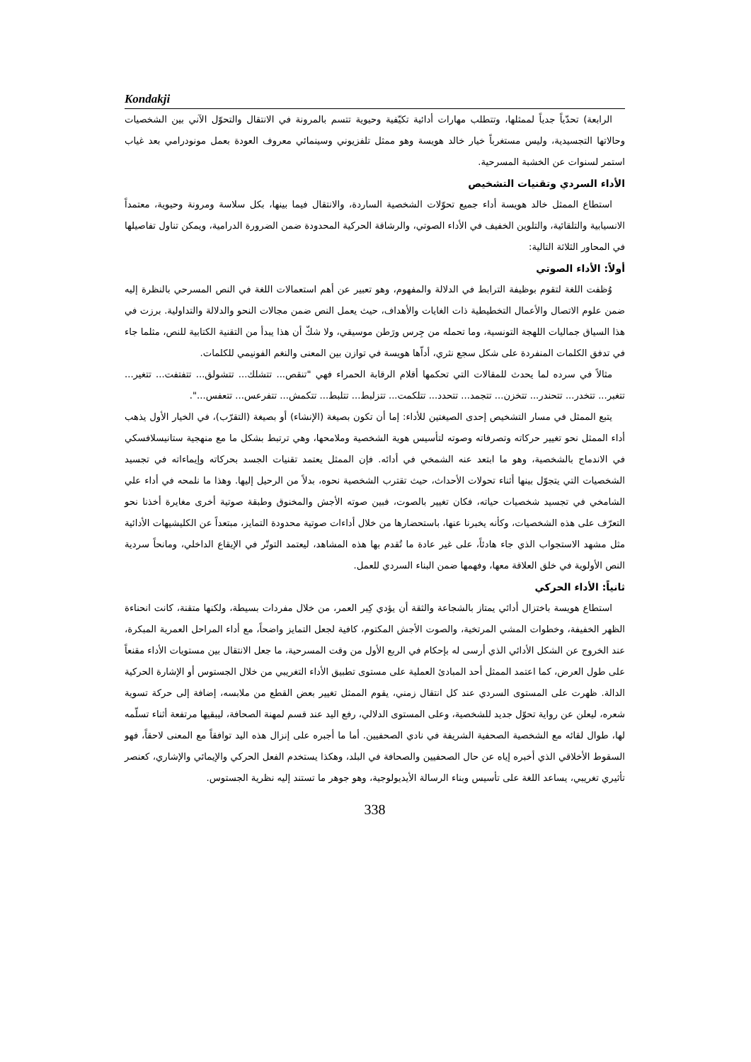Kondakji
الرابعة) تحدّياً جدياً لممثلها، وتتطلب مهارات أدائية تكيّفية وحيوية تتسم بالمرونة في الانتقال والتحوّل الآني بين الشخصيات وحالاتها التجسيدية، وليس مستغرباً خيار خالد هويسة وهو ممثل تلفزيوني وسينمائي معروف العودة بعمل مونودرامي بعد غياب استمر لسنوات عن الخشبة المسرحية.
الأداء السردي وتقنيات التشخيص
استطاع الممثل خالد هويسة أداء جميع تحوّلات الشخصية الساردة، والانتقال فيما بينها، بكل سلاسة ومرونة وحيوية، معتمداً الانسيابية والتلقائية، والتلوين الخفيف في الأداء الصوتي، والرشاقة الحركية المحدودة ضمن الضرورة الدرامية، ويمكن تناول تفاصيلها في المحاور الثلاثة التالية:
أولاً: الأداء الصوتي
وُظفت اللغة لتقوم بوظيفة الترابط في الدلالة والمفهوم، وهو تعبير عن أهم استعمالات اللغة في النص المسرحي بالنظرة إليه ضمن علوم الاتصال والأعمال التخطيطية ذات الغايات والأهداف، حيث يعمل النص ضمن مجالات النحو والدلالة والتداولية. برزت في هذا السياق جماليات اللهجة التونسية، وما تحمله من جِرس ورَطن موسيقي، ولا شكّ أن هذا يبدأ من التقنية الكتابية للنص، مثلما جاء في تدفق الكلمات المنفردة على شكل سجع نثري، أداّها هويسة في توازن بين المعنى والنغم الفونيمي للكلمات.
مثالاً في سرده لما يحدث للمقالات التي تحكمها أقلام الرقابة الحمراء فهي "تنقص... تتشلك... تتشولق... تتفتفت... تتغير... تتغبر... تتخدر... تتحندر... تتخزن... تتجمد... تتحدد... تتلكمت... تتزلبط... تتلبط... تتكمش... تتفرعس... تتعفس...".
يتبع الممثل في مسار التشخيص إحدى الصيغتين للأداء: إما أن تكون بصيغة (الإنشاء) أو بصيغة (التقرّب)، في الخيار الأول يذهب أداء الممثل نحو تغيير حركاته وتصرفاته وصوته لتأسيس هوية الشخصية وملامحها، وهي ترتبط بشكل ما مع منهجية ستانيسلافسكي في الاندماج بالشخصية، وهو ما ابتعد عنه الشمخي في أدائه. فإن الممثل يعتمد تقنيات الجسد بحركاته وإيماءاته في تجسيد الشخصيات التي يتجوّل بينها أثناء تحولات الأحداث، حيث تقترب الشخصية نحوه، بدلاً من الرحيل إليها. وهذا ما نلمحه في أداء علي الشامخي في تجسيد شخصيات حياته، فكان تغيير بالصوت، فبين صوته الأجش والمخنوق وطبقة صوتية أخرى مغايرة أخذنا نحو التعرّف على هذه الشخصيات، وكأنه يخبرنا عنها، باستحضارها من خلال أداءات صوتية محدودة التمايز، مبتعداً عن الكليشيهات الأدائية مثل مشهد الاستجواب الذي جاء هادئاً، على غير عادة ما تُقدم بها هذه المشاهد، ليعتمد التوتّر في الإيقاع الداخلي، ومانحاً سردية النص الأولوية في خلق العلاقة معها، وفهمها ضمن البناء السردي للعمل.
ثانياً: الأداء الحركي
استطاع هويسة باختزال أدائي يمتاز بالشجاعة والثقة أن يؤدي كِبر العمر، من خلال مفردات بسيطة، ولكنها متقنة، كانت انحناءة الظهر الخفيفة، وخطوات المشي المرتخية، والصوت الأجش المكتوم، كافية لجعل التمايز واضحاً، مع أداء المراحل العمرية المبكرة، عند الخروج عن الشكل الأدائي الذي أرسى له بإحكام في الربع الأول من وقت المسرحية، ما جعل الانتقال بين مستويات الأداء مقنعاً على طول العرض، كما اعتمد الممثل أحد المبادئ العملية على مستوى تطبيق الأداء التغريبي من خلال الجستوس أو الإشارة الحركية الدالة. ظهرت على المستوى السردي عند كل انتقال زمني، يقوم الممثل تغيير بعض القطع من ملابسه، إضافة إلى حركة تسوية شعره، ليعلن عن رواية تحوّل جديد للشخصية، وعلى المستوى الدلالي، رفع اليد عند قسم لمهنة الصحافة، ليبقيها مرتفعة أثناء تسلّمه لها، طوال لقائه مع الشخصية الصحفية الشريفة في نادي الصحفيين. أما ما أجبره على إنزال هذه اليد توافقاً مع المعنى لاحقاً، فهو السقوط الأخلاقي الذي أخبره إياه عن حال الصحفيين والصحافة في البلد، وهكذا يستخدم الفعل الحركي والإيمائي والإشاري، كعنصر تأثيري تغريبي، يساعد اللغة على تأسيس وبناء الرسالة الأيديولوجية، وهو جوهر ما تستند إليه نظرية الجستوس.
338